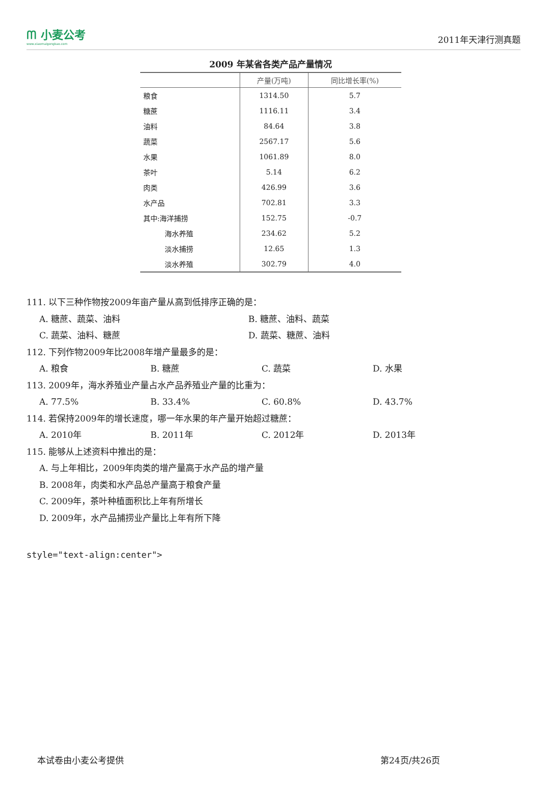ᗰ 小麦公考
www.xiaomaigongkao.com
2011年天津行测真题
2009 年某省各类产品产量情况
| | 产量(万吨) | 同比增长率(%) |
| --- | --- | --- |
| 粮食 | 1314.50 | 5.7 |
| 糖蔗 | 1116.11 | 3.4 |
| 油料 | 84.64 | 3.8 |
| 蔬菜 | 2567.17 | 5.6 |
| 水果 | 1061.89 | 8.0 |
| 茶叶 | 5.14 | 6.2 |
| 肉类 | 426.99 | 3.6 |
| 水产品 | 702.81 | 3.3 |
| 其中:海洋捕捞 | 152.75 | -0.7 |
| 海水养殖 | 234.62 | 5.2 |
| 淡水捕捞 | 12.65 | 1.3 |
| 淡水养殖 | 302.79 | 4.0 |
111. 以下三种作物按2009年亩产量从高到低排序正确的是：
A. 糖蔗、蔬菜、油料 B. 糖蔗、油料、蔬菜
C. 蔬菜、油料、糖蔗 D. 蔬菜、糖蔗、油料
112. 下列作物2009年比2008年增产量最多的是：
A. 粮食 B. 糖蔗 C. 蔬菜 D. 水果
113. 2009年，海水养殖业产量占水产品养殖业产量的比重为：
A. 77.5% B. 33.4% C. 60.8% D. 43.7%
114. 若保持2009年的增长速度，哪一年水果的年产量开始超过糖蔗：
A. 2010年 B. 2011年 C. 2012年 D. 2013年
115. 能够从上述资料中推出的是：
A. 与上年相比，2009年肉类的增产量高于水产品的增产量
B. 2008年，肉类和水产品总产量高于粮食产量
C. 2009年，茶叶种植面积比上年有所增长
D. 2009年，水产品捕捞业产量比上年有所下降
style="text-align:center">
本试卷由小麦公考提供 第24页/共26页